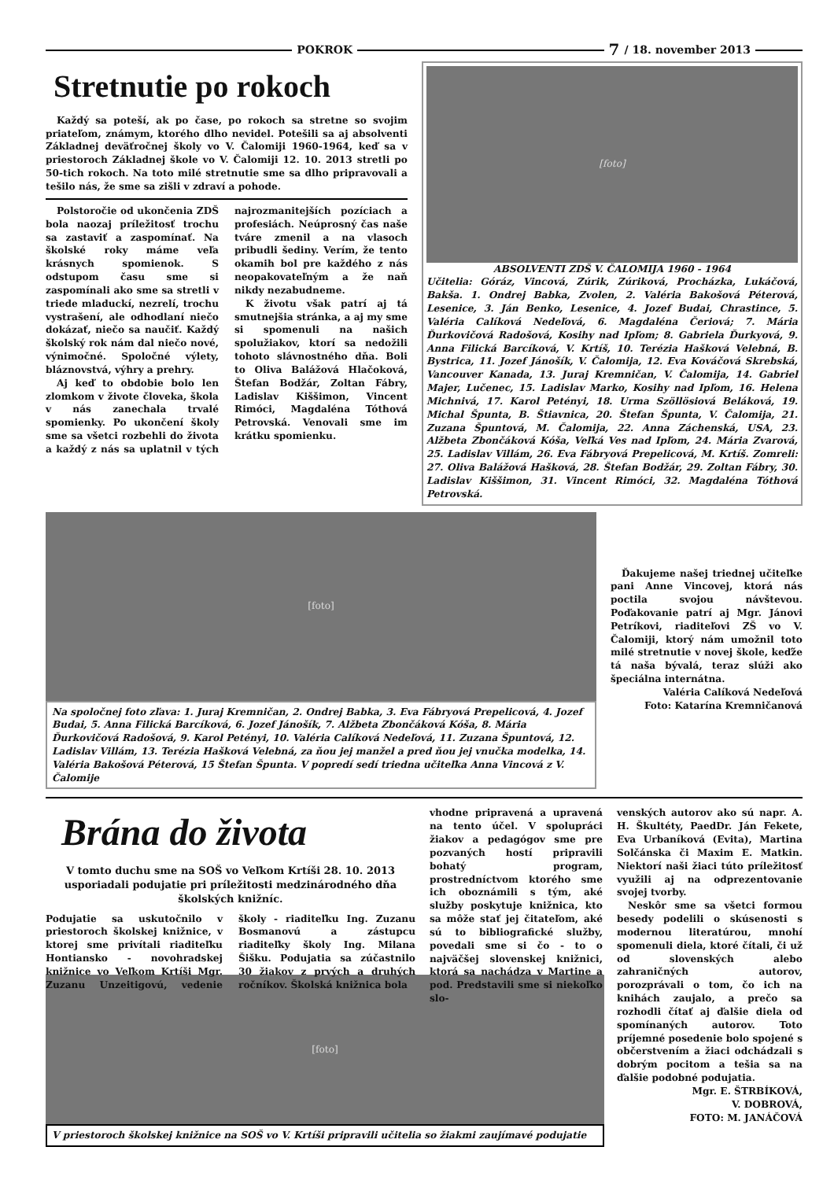POKROK 7 / 18. november 2013
Stretnutie po rokoch
Každý sa poteší, ak po čase, po rokoch sa stretne so svojim priateľom, známym, ktorého dlho nevidel. Potešili sa aj absolventi Základnej deväťročnej školy vo V. Čalomiji 1960-1964, keď sa v priestoroch Základnej škole vo V. Čalomiji 12. 10. 2013 stretli po 50-tich rokoch. Na toto milé stretnutie sme sa dlho pripravovali a tešilo nás, že sme sa zišli v zdraví a pohode.
Polstoročie od ukončenia ZDŠ bola naozaj príležitosť trochu sa zastaviť a zaspomínať. Na školské roky máme veľa krásnych spomienok. S odstupom času sme si zaspomínali ako sme sa stretli v triede mladuckí, nezrelí, trochu vystrašení, ale odhodlaní niečo dokázať, niečo sa naučiť. Každý školský rok nám dal niečo nové, výnimočné. Spoločné výlety, bláznovstvá, výhry a prehry.
Aj keď to obdobie bolo len zlomkom v živote človeka, škola v nás zanechala trvalé spomienky. Po ukončení školy sme sa všetci rozbehli do života a každý z nás sa uplatnil v tých najrozmanitejších pozíciach a profesiách. Neúprosný čas naše tváre zmenil a na vlasoch pribudli šediny. Verím, že tento okamih bol pre každého z nás neopakovateľným a že naň nikdy nezabudneme.
K životu však patrí aj tá smutnejšia stránka, a aj my sme si spomenuli na našich spolužiakov, ktorí sa nedožili tohoto slávnostného dňa. Boli to Oliva Balážová Hlačoková, Štefan Bodžár, Zoltan Fábry, Ladislav Kiššimon, Vincent Rimóci, Magdaléna Tóthová Petrovská. Venovali sme im krátku spomienku.
[foto]
ABSOLVENTI ZDŠ V. ČALOMIJA 1960 - 1964
Učitelia: Góráz, Vincová, Zúrik, Zúriková, Procházka, Lukáčová, Bakša. 1. Ondrej Babka, Zvolen, 2. Valéria Bakošová Péterová, Lesenice, 3. Ján Benko, Lesenice, 4. Jozef Budai, Chrastince, 5. Valéria Calíková Nedeľová, 6. Magdaléna Čeriová; 7. Mária Ďurkovičová Radošová, Kosihy nad Ipľom; 8. Gabriela Ďurkyová, 9. Anna Filická Barcíková, V. Krtíš, 10. Terézia Hašková Velebná, B. Bystrica, 11. Jozef Jánošík, V. Čalomija, 12. Eva Kováčová Skrebská, Vancouver Kanada, 13. Juraj Kremničan, V. Čalomija, 14. Gabriel Majer, Lučenec, 15. Ladislav Marko, Kosihy nad Ipľom, 16. Helena Michnivá, 17. Karol Petényi, 18. Urma Szöllösiová Beláková, 19. Michal Špunta, B. Štiavnica, 20. Štefan Špunta, V. Čalomija, 21. Zuzana Špuntová, M. Čalomija, 22. Anna Záchenská, USA, 23. Alžbeta Zbončáková Kóša, Veľká Ves nad Ipľom, 24. Mária Zvarová, 25. Ladislav Villám, 26. Eva Fábryová Prepelicová, M. Krtíš. Zomreli: 27. Oliva Balážová Hašková, 28. Štefan Bodžár, 29. Zoltan Fábry, 30. Ladislav Kiššimon, 31. Vincent Rimóci, 32. Magdaléna Tóthová Petrovská.
[foto]
Na spoločnej foto zľava: 1. Juraj Kremničan, 2. Ondrej Babka, 3. Eva Fábryová Prepelicová, 4. Jozef Budai, 5. Anna Filická Barcíková, 6. Jozef Jánošík, 7. Alžbeta Zbončáková Kóša, 8. Mária Ďurkovičová Radošová, 9. Karol Petényi, 10. Valéria Calíková Nedeľová, 11. Zuzana Špuntová, 12. Ladislav Villám, 13. Terézia Hašková Velebná, za ňou jej manžel a pred ňou jej vnučka modelka, 14. Valéria Bakošová Péterová, 15 Štefan Špunta. V popredí sedí triedna učiteľka Anna Vincová z V. Čalomije
Ďakujeme našej triednej učiteľke pani Anne Vincovej, ktorá nás poctila svojou návštevou. Poďakovanie patrí aj Mgr. Jánovi Petríkovi, riaditeľovi ZŠ vo V. Čalomiji, ktorý nám umožnil toto milé stretnutie v novej škole, keďže tá naša bývalá, teraz slúži ako špeciálna internátna.
Valéria Calíková Nedeľová
Foto: Katarína Kremničanová
Brána do života
V tomto duchu sme na SOŠ vo Veľkom Krtíši 28. 10. 2013 usporiadali podujatie pri príležitosti medzinárodného dňa školských knižníc.
Podujatie sa uskutočnilo v priestoroch školskej knižnice, v ktorej sme privítali riaditeľku Hontiansko - novohradskej knižnice vo Veľkom Krtíši Mgr. Zuzanu Unzeitigovú, vedenie školy - riaditeľku Ing. Zuzanu Bosmanovú a zástupcu riaditeľky školy Ing. Milana Šišku. Podujatia sa zúčastnilo 30 žiakov z prvých a druhých ročníkov. Školská knižnica bola
vhodne pripravená a upravená na tento účel. V spolupráci žiakov a pedagógov sme pre pozvaných hostí pripravili bohatý program, prostredníctvom ktorého sme ich oboznámili s tým, aké služby poskytuje knižnica, kto sa môže stať jej čitateľom, aké sú to bibliografické služby, povedali sme si čo - to o najväčšej slovenskej knižnici, ktorá sa nachádza v Martine a pod. Predstavili sme si niekoľko slo-
venských autorov ako sú napr. A. H. Škultéty, PaedDr. Ján Fekete, Eva Urbaníková (Evita), Martina Solčánska či Maxim E. Matkin. Niektorí naši žiaci túto príležitosť využili aj na odprezentovanie svojej tvorby.
Neskôr sme sa všetci formou besedy podelili o skúsenosti s modernou literatúrou, mnohí spomenuli diela, ktoré čítali, či už od slovenských alebo zahraničných autorov, porozprávali o tom, čo ich na knihách zaujalo, a prečo sa rozhodli čítať aj ďalšie diela od spomínaných autorov. Toto príjemné posedenie bolo spojené s občerstvením a žiaci odchádzali s dobrým pocitom a tešia sa na ďalšie podobné podujatia.
Mgr. E. ŠTRBÍKOVÁ,
V. DOBROVÁ,
FOTO: M. JANÁČOVÁ
[foto]
V priestoroch školskej knižnice na SOŠ vo V. Krtíši pripravili učitelia so žiakmi zaujímavé podujatie